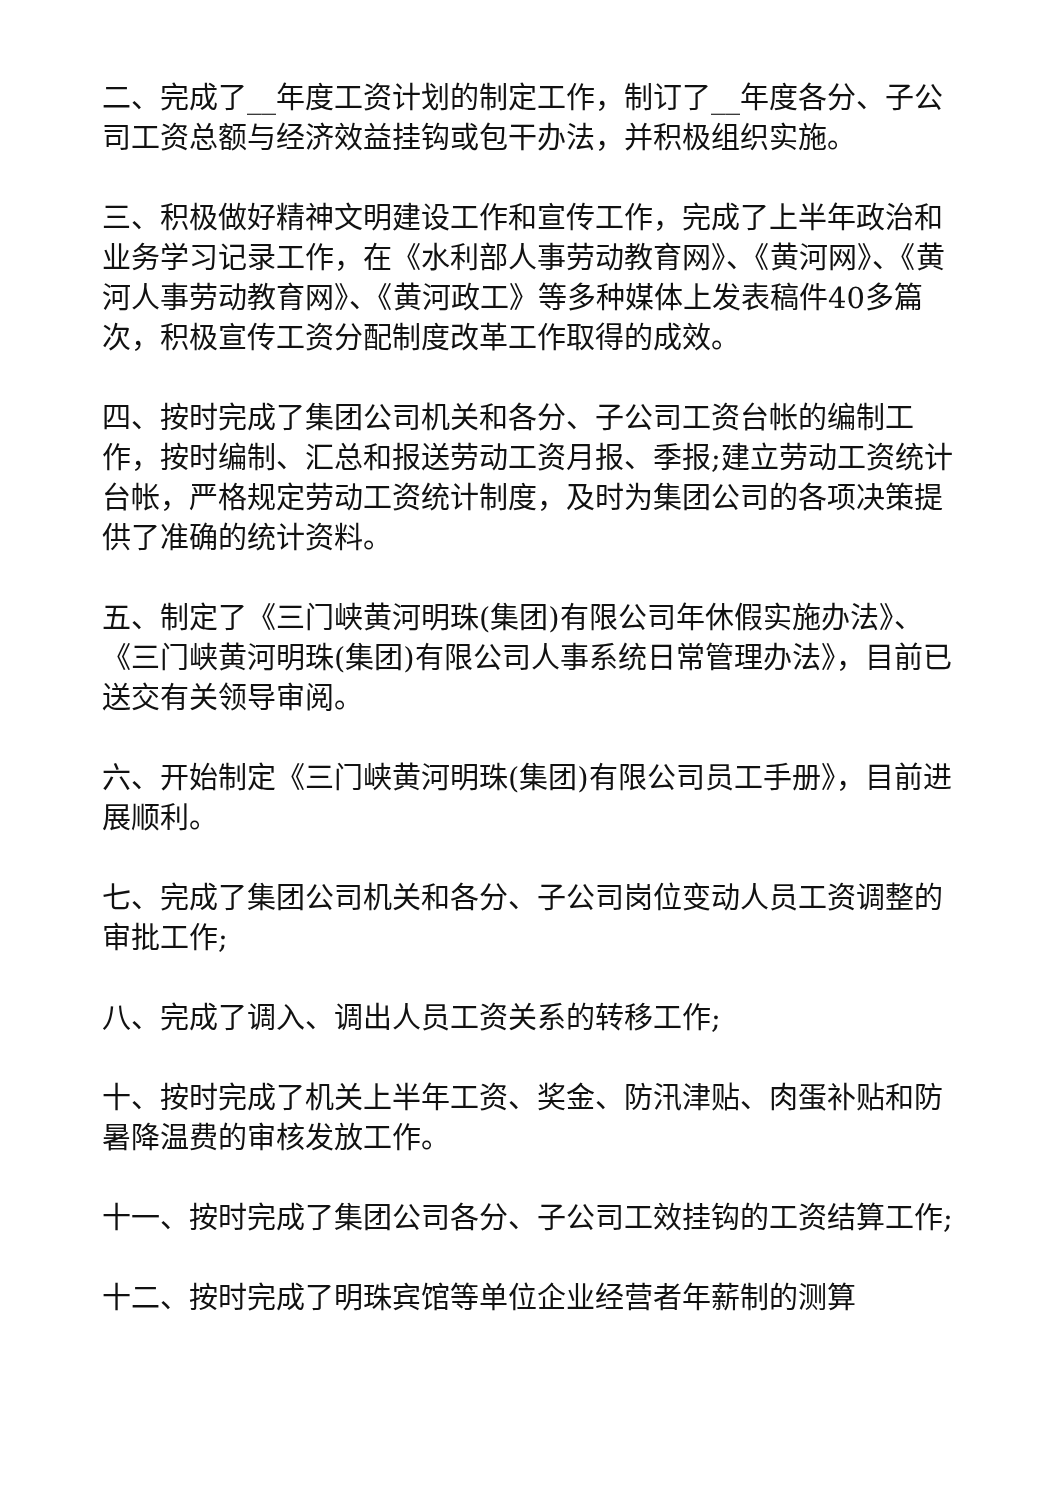二、完成了__年度工资计划的制定工作，制订了__年度各分、子公司工资总额与经济效益挂钩或包干办法，并积极组织实施。
三、积极做好精神文明建设工作和宣传工作，完成了上半年政治和业务学习记录工作，在《水利部人事劳动教育网》、《黄河网》、《黄河人事劳动教育网》、《黄河政工》等多种媒体上发表稿件40多篇次，积极宣传工资分配制度改革工作取得的成效。
四、按时完成了集团公司机关和各分、子公司工资台帐的编制工作，按时编制、汇总和报送劳动工资月报、季报;建立劳动工资统计台帐，严格规定劳动工资统计制度，及时为集团公司的各项决策提供了准确的统计资料。
五、制定了《三门峡黄河明珠(集团)有限公司年休假实施办法》、《三门峡黄河明珠(集团)有限公司人事系统日常管理办法》，目前已送交有关领导审阅。
六、开始制定《三门峡黄河明珠(集团)有限公司员工手册》，目前进展顺利。
七、完成了集团公司机关和各分、子公司岗位变动人员工资调整的审批工作;
八、完成了调入、调出人员工资关系的转移工作;
十、按时完成了机关上半年工资、奖金、防汛津贴、肉蛋补贴和防暑降温费的审核发放工作。
十一、按时完成了集团公司各分、子公司工效挂钩的工资结算工作;
十二、按时完成了明珠宾馆等单位企业经营者年薪制的测算